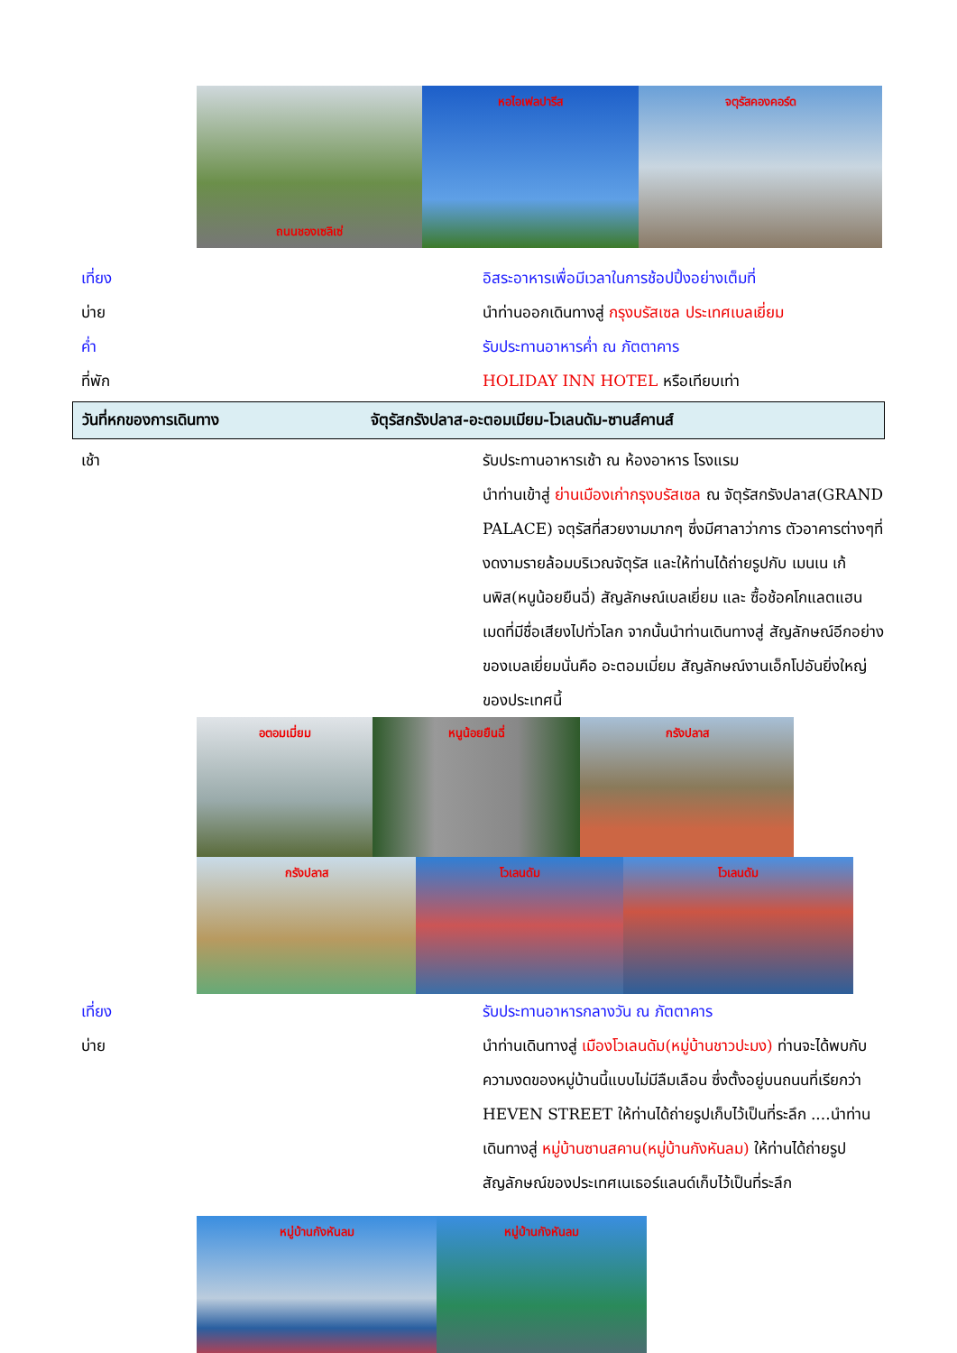ถนนชองเซลิเซ่ หอไอเฟลปารีส จตุรัสคองคอร์ด
เที่ยง อิสระอาหารเพื่อมีเวลาในการช้อปปิ้งอย่างเต็มที่
บ่าย นำท่านออกเดินทางสู่ กรุงบรัสเซล ประเทศเบลเยี่ยม
ค่ำ รับประทานอาหารค่ำ ณ ภัตตาคาร
ที่พัก HOLIDAY INN HOTEL หรือเทียบเท่า
วันที่หกของการเดินทาง
จัตุรัสกรังปลาส-อะตอมเมียม-โวเลนดัม-ซานส์คานส์
เช้า รับประทานอาหารเช้า ณ ห้องอาหาร โรงแรม
นำท่านเข้าสู่ ย่านเมืองเก่ากรุงบรัสเซล ณ จัตุรัสกรังปลาส(GRAND PALACE) จตุรัสที่สวยงามมากๆ ซึ่งมีศาลาว่าการ ตัวอาคารต่างๆที่งดงามรายล้อมบริเวณจัตุรัส และให้ท่านได้ถ่ายรูปกับ เมนเน เก้นพิส(หนูน้อยยืนฉี่) สัญลักษณ์เบลเยี่ยม และ ซื้อช้อคโกแลตแฮนเมดที่มีชื่อเสียงไปทั่วโลก จากนั้นนำท่านเดินทางสู่ สัญลักษณ์อีกอย่างของเบลเยี่ยมนั่นคือ อะตอมเมี่ยม สัญลักษณ์งานเอ็กโปอันยิ่งใหญ่ของประเทศนี้
อตอมเมี่ยม หนูน้อยยืนฉี่ กรังปลาส
กรังปลาส โวเลนดัม โวเลนดัม
เที่ยง รับประทานอาหารกลางวัน ณ ภัตตาคาร
บ่าย นำท่านเดินทางสู่ เมืองโวเลนดัม(หมู่บ้านชาวปะมง) ท่านจะได้พบกับความงดของหมู่บ้านนี้แบบไม่มีลืมเลือน ซึ่งตั้งอยู่บนถนนที่เรียกว่า HEVEN STREET ให้ท่านได้ถ่ายรูปเก็บไว้เป็นที่ระลึก ....นำท่านเดินทางสู่ หมู่บ้านซานสคาน(หมู่บ้านกังหันลม) ให้ท่านได้ถ่ายรูปสัญลักษณ์ของประเทศเนเธอร์แลนด์เก็บไว้เป็นที่ระลึก
หมู่บ้านกังหันลม หมู่บ้านกังหันลม